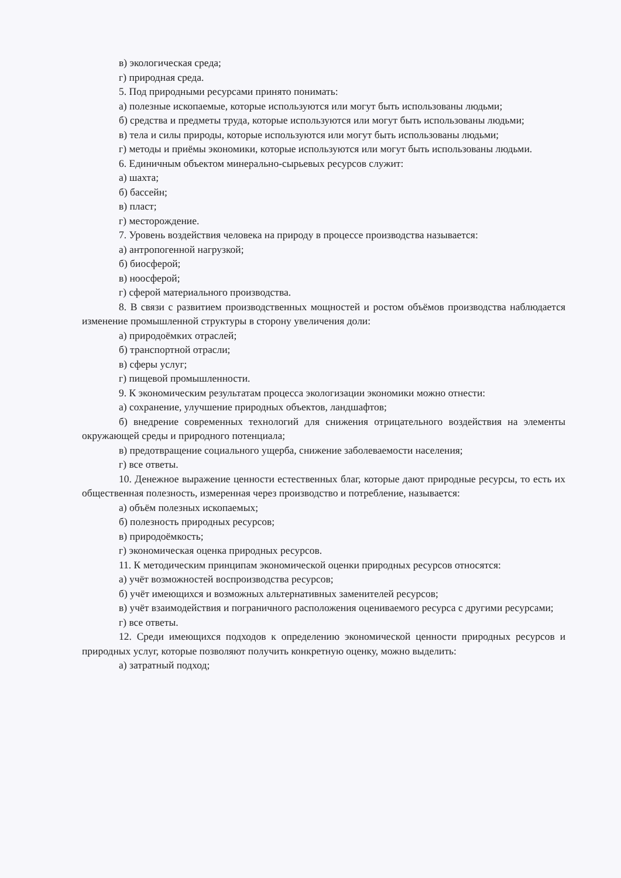в) экологическая среда;
г) природная среда.
5. Под природными ресурсами принято понимать:
а) полезные ископаемые, которые используются или могут быть использованы людьми;
б) средства и предметы труда, которые используются или могут быть использованы людьми;
в) тела и силы природы, которые используются или могут быть использованы людьми;
г) методы и приёмы экономики, которые используются или могут быть использованы людьми.
6. Единичным объектом минерально-сырьевых ресурсов служит:
а) шахта;
б) бассейн;
в) пласт;
г) месторождение.
7. Уровень воздействия человека на природу в процессе производства называется:
а) антропогенной нагрузкой;
б) биосферой;
в) ноосферой;
г) сферой материального производства.
8. В связи с развитием производственных мощностей и ростом объёмов производства наблюдается изменение промышленной структуры в сторону увеличения доли:
а) природоёмких отраслей;
б) транспортной отрасли;
в) сферы услуг;
г) пищевой промышленности.
9. К экономическим результатам процесса экологизации экономики можно отнести:
а) сохранение, улучшение природных объектов, ландшафтов;
б) внедрение современных технологий для снижения отрицательного воздействия на элементы окружающей среды и природного потенциала;
в) предотвращение социального ущерба, снижение заболеваемости населения;
г) все ответы.
10. Денежное выражение ценности естественных благ, которые дают природные ресурсы, то есть их общественная полезность, измеренная через производство и потребление, называется:
а) объём полезных ископаемых;
б) полезность природных ресурсов;
в) природоёмкость;
г) экономическая оценка природных ресурсов.
11. К методическим принципам экономической оценки природных ресурсов относятся:
а) учёт возможностей воспроизводства ресурсов;
б) учёт имеющихся и возможных альтернативных заменителей ресурсов;
в) учёт взаимодействия и пограничного расположения оцениваемого ресурса с другими ресурсами;
г) все ответы.
12. Среди имеющихся подходов к определению экономической ценности природных ресурсов и природных услуг, которые позволяют получить конкретную оценку, можно выделить:
а) затратный подход;